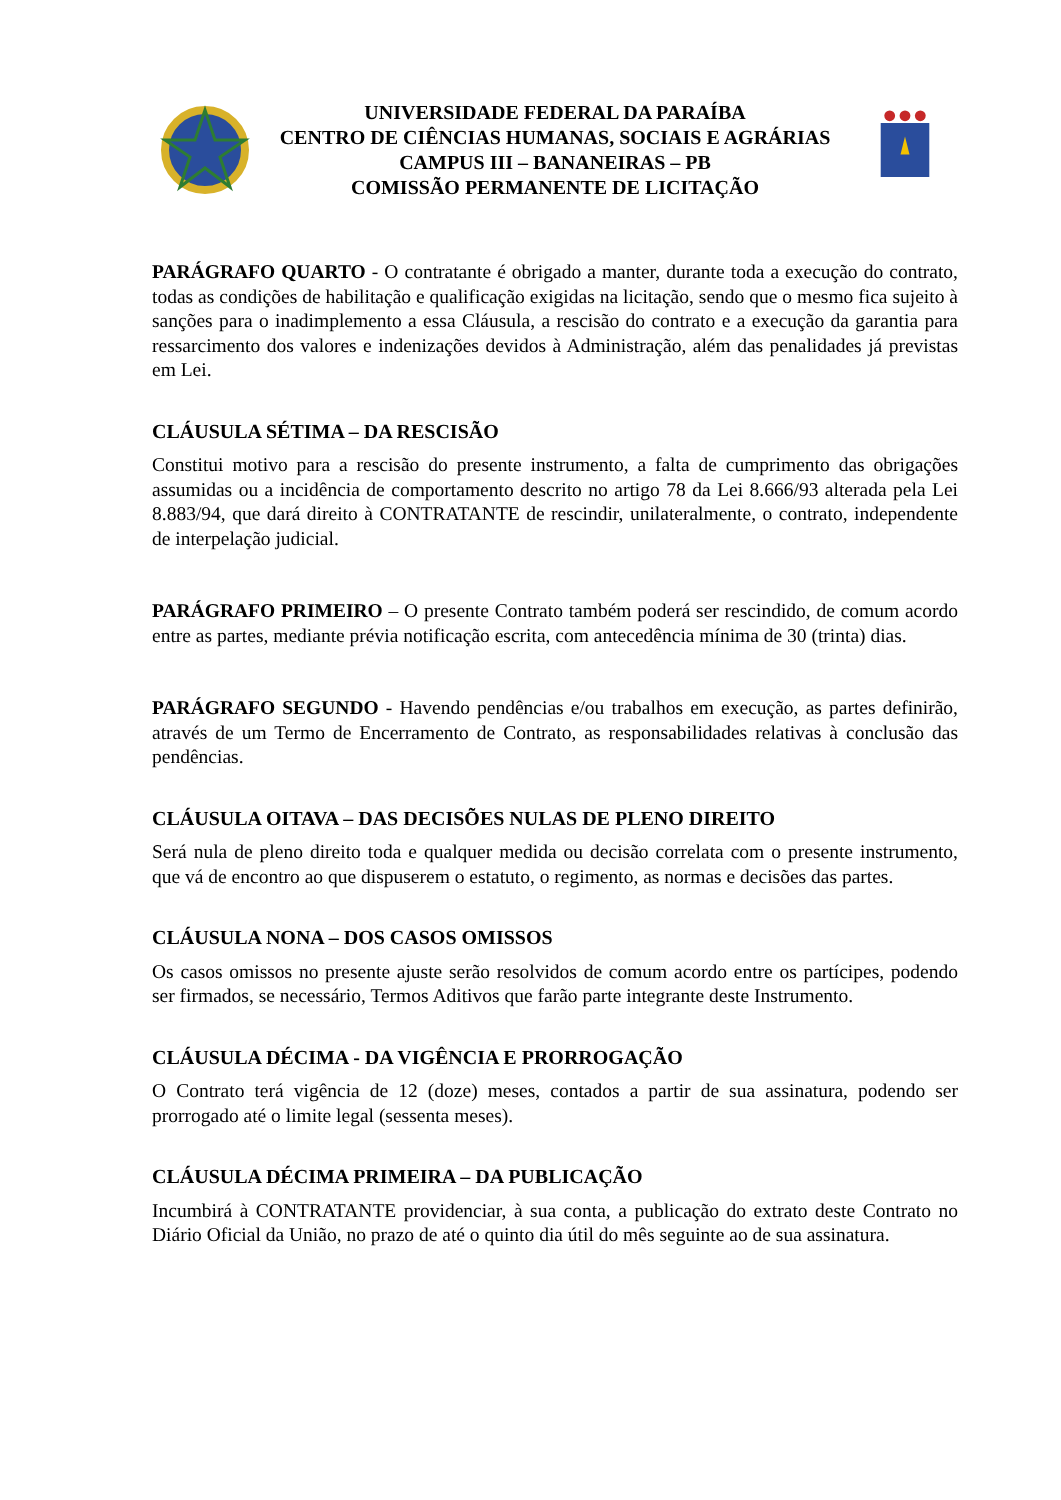UNIVERSIDADE FEDERAL DA PARAÍBA
CENTRO DE CIÊNCIAS HUMANAS, SOCIAIS E AGRÁRIAS
CAMPUS III – BANANEIRAS – PB
COMISSÃO PERMANENTE DE LICITAÇÃO
PARÁGRAFO QUARTO - O contratante é obrigado a manter, durante toda a execução do contrato, todas as condições de habilitação e qualificação exigidas na licitação, sendo que o mesmo fica sujeito à sanções para o inadimplemento a essa Cláusula, a rescisão do contrato e a execução da garantia para ressarcimento dos valores e indenizações devidos à Administração, além das penalidades já previstas em Lei.
CLÁUSULA SÉTIMA – DA RESCISÃO
Constitui motivo para a rescisão do presente instrumento, a falta de cumprimento das obrigações assumidas ou a incidência de comportamento descrito no artigo 78 da Lei 8.666/93 alterada pela Lei 8.883/94, que dará direito à CONTRATANTE de rescindir, unilateralmente, o contrato, independente de interpelação judicial.
PARÁGRAFO PRIMEIRO – O presente Contrato também poderá ser rescindido, de comum acordo entre as partes, mediante prévia notificação escrita, com antecedência mínima de 30 (trinta) dias.
PARÁGRAFO SEGUNDO - Havendo pendências e/ou trabalhos em execução, as partes definirão, através de um Termo de Encerramento de Contrato, as responsabilidades relativas à conclusão das pendências.
CLÁUSULA OITAVA – DAS DECISÕES NULAS DE PLENO DIREITO
Será nula de pleno direito toda e qualquer medida ou decisão correlata com o presente instrumento, que vá de encontro ao que dispuserem o estatuto, o regimento, as normas e decisões das partes.
CLÁUSULA NONA – DOS CASOS OMISSOS
Os casos omissos no presente ajuste serão resolvidos de comum acordo entre os partícipes, podendo ser firmados, se necessário, Termos Aditivos que farão parte integrante deste Instrumento.
CLÁUSULA DÉCIMA - DA VIGÊNCIA E PRORROGAÇÃO
O Contrato terá vigência de 12 (doze) meses, contados a partir de sua assinatura, podendo ser prorrogado até o limite legal (sessenta meses).
CLÁUSULA DÉCIMA PRIMEIRA – DA PUBLICAÇÃO
Incumbirá à CONTRATANTE providenciar, à sua conta, a publicação do extrato deste Contrato no Diário Oficial da União, no prazo de até o quinto dia útil do mês seguinte ao de sua assinatura.